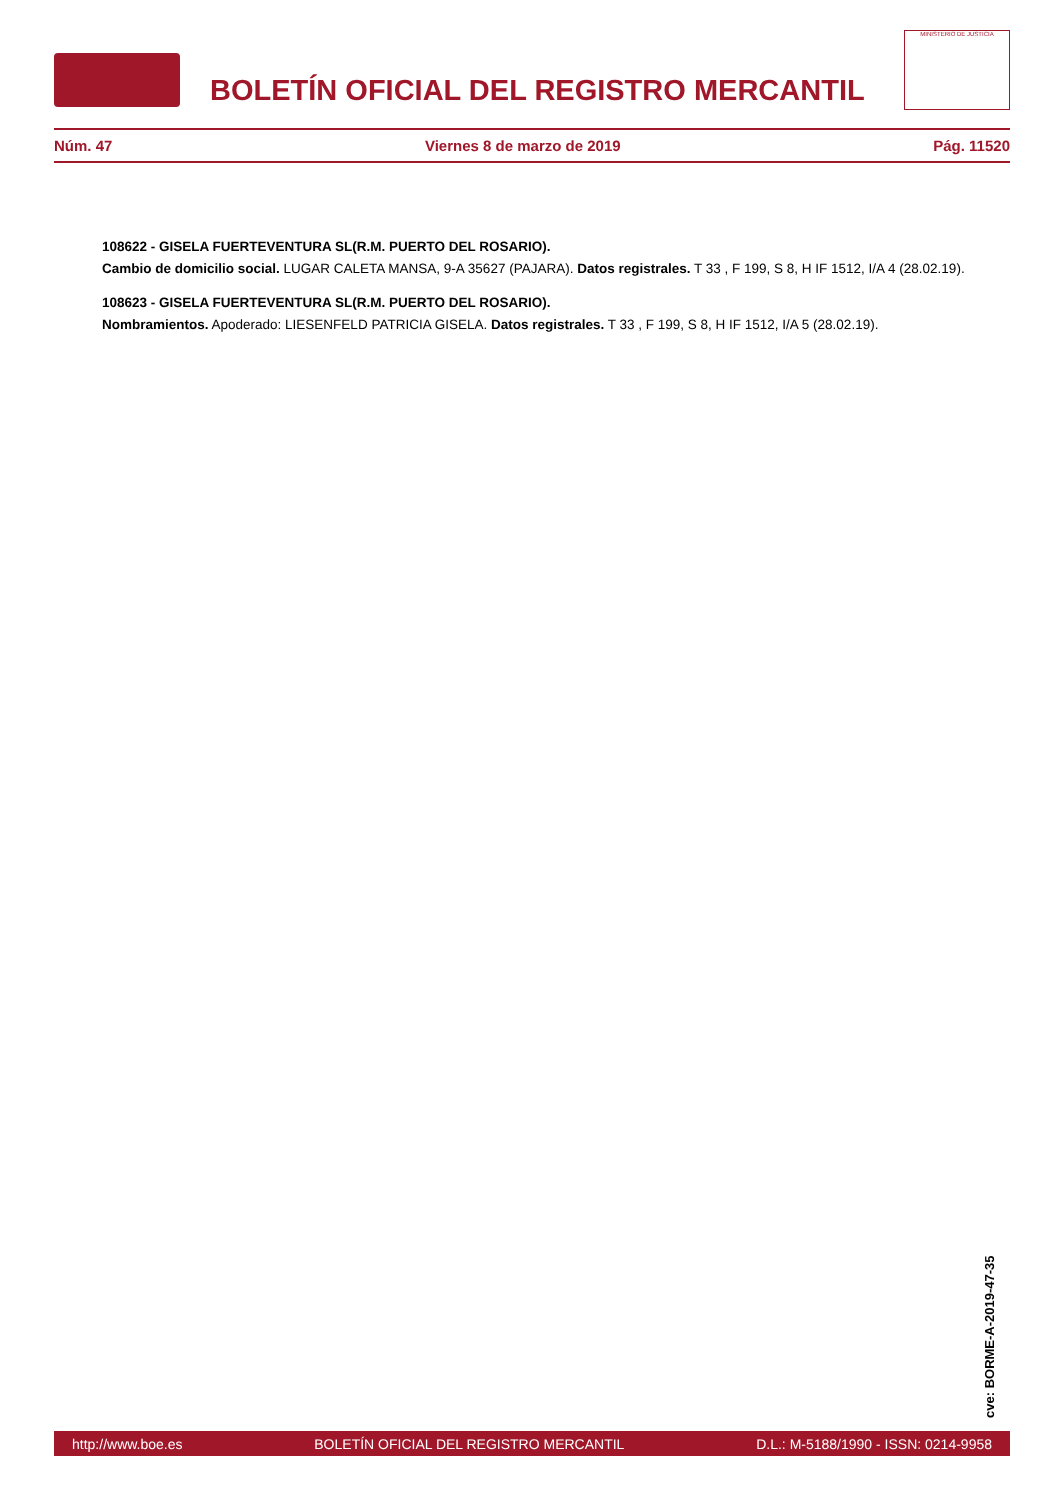BOLETÍN OFICIAL DEL REGISTRO MERCANTIL
MINISTERIO DE JUSTICIA
Núm. 47 Viernes 8 de marzo de 2019 Pág. 11520
108622 - GISELA FUERTEVENTURA SL(R.M. PUERTO DEL ROSARIO).
Cambio de domicilio social. LUGAR CALETA MANSA, 9-A 35627 (PAJARA). Datos registrales. T 33 , F 199, S 8, H IF 1512, I/A 4 (28.02.19).
108623 - GISELA FUERTEVENTURA SL(R.M. PUERTO DEL ROSARIO).
Nombramientos. Apoderado: LIESENFELD PATRICIA GISELA. Datos registrales. T 33 , F 199, S 8, H IF 1512, I/A 5 (28.02.19).
cve: BORME-A-2019-47-35
http://www.boe.es BOLETÍN OFICIAL DEL REGISTRO MERCANTIL D.L.: M-5188/1990 - ISSN: 0214-9958